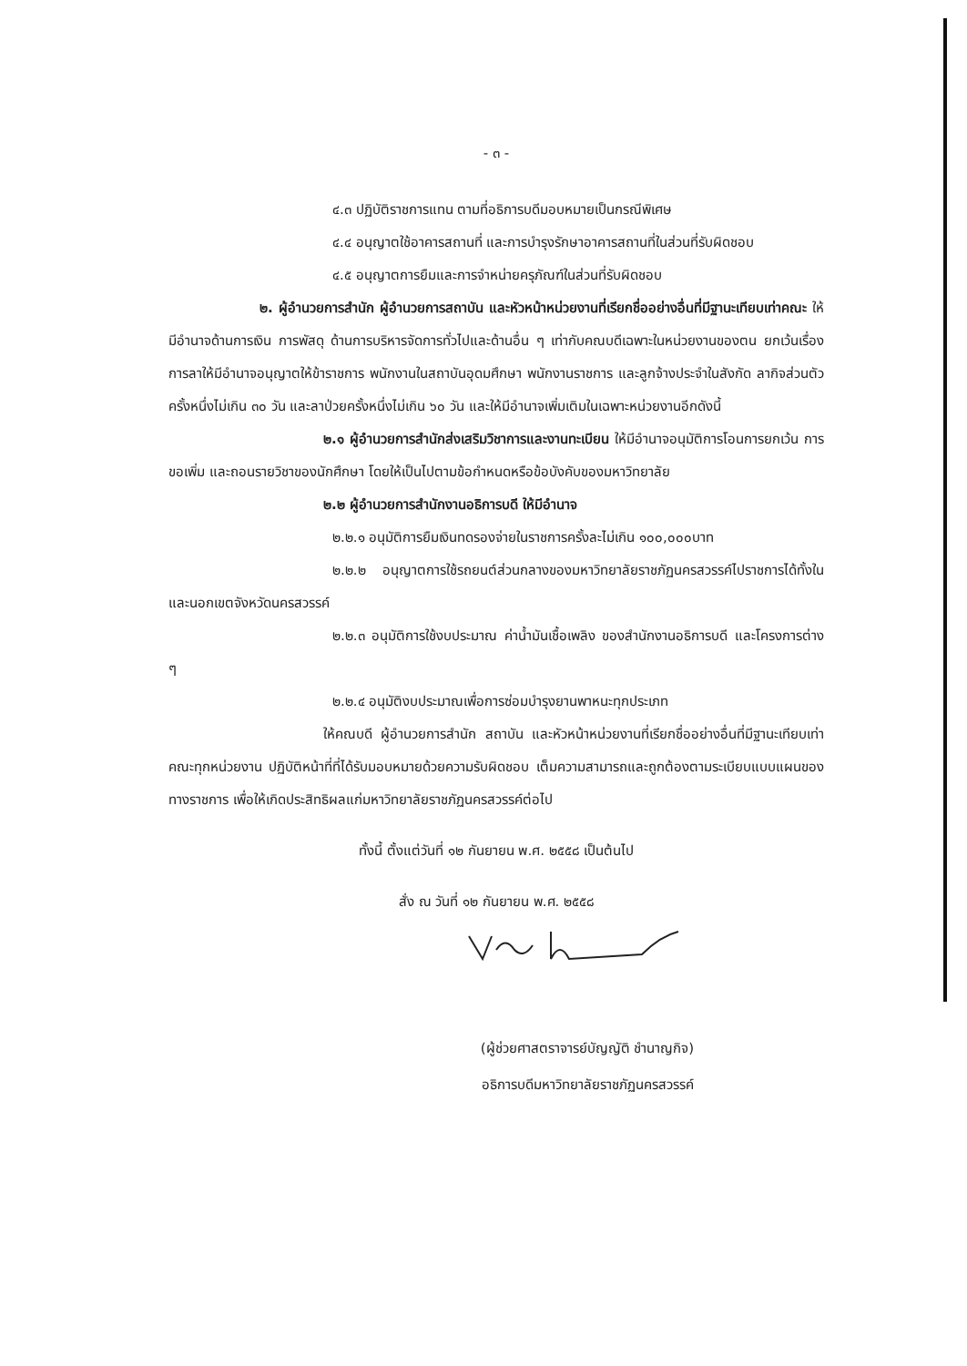- ๓ -
๔.๓ ปฏิบัติราชการแทน ตามที่อธิการบดีมอบหมายเป็นกรณีพิเศษ
๔.๔ อนุญาตใช้อาคารสถานที่ และการบำรุงรักษาอาคารสถานที่ในส่วนที่รับผิดชอบ
๔.๕ อนุญาตการยืมและการจำหน่ายครุภัณฑ์ในส่วนที่รับผิดชอบ
๒. ผู้อำนวยการสำนัก ผู้อำนวยการสถาบัน และหัวหน้าหน่วยงานที่เรียกชื่ออย่างอื่นที่มีฐานะเทียบเท่าคณะ ให้มีอำนาจด้านการเงิน การพัสดุ ด้านการบริหารจัดการทั่วไปและด้านอื่น ๆ เท่ากับคณบดีเฉพาะในหน่วยงานของตน ยกเว้นเรื่องการลาให้มีอำนาจอนุญาตให้ข้าราชการ พนักงานในสถาบันอุดมศึกษา พนักงานราชการ และลูกจ้างประจำในสังกัด ลากิจส่วนตัวครั้งหนึ่งไม่เกิน ๓๐ วัน และลาป่วยครั้งหนึ่งไม่เกิน ๖๐ วัน และให้มีอำนาจเพิ่มเติมในเฉพาะหน่วยงานอีกดังนี้
๒.๑ ผู้อำนวยการสำนักส่งเสริมวิชาการและงานทะเบียน ให้มีอำนาจอนุมัติการโอนการยกเว้น การขอเพิ่ม และถอนรายวิชาของนักศึกษา โดยให้เป็นไปตามข้อกำหนดหรือข้อบังคับของมหาวิทยาลัย
๒.๒ ผู้อำนวยการสำนักงานอธิการบดี ให้มีอำนาจ
๒.๒.๑ อนุมัติการยืมเงินทดรองจ่ายในราชการครั้งละไม่เกิน ๑๐๐,๐๐๐บาท
๒.๒.๒ อนุญาตการใช้รถยนต์ส่วนกลางของมหาวิทยาลัยราชภัฏนครสวรรค์ไปราชการได้ทั้งในและนอกเขตจังหวัดนครสวรรค์
๒.๒.๓ อนุมัติการใช้งบประมาณ ค่าน้ำมันเชื้อเพลิง ของสำนักงานอธิการบดี และโครงการต่าง ๆ
๒.๒.๔ อนุมัติงบประมาณเพื่อการซ่อมบำรุงยานพาหนะทุกประเภท
ให้คณบดี ผู้อำนวยการสำนัก สถาบัน และหัวหน้าหน่วยงานที่เรียกชื่ออย่างอื่นที่มีฐานะเทียบเท่าคณะทุกหน่วยงาน ปฏิบัติหน้าที่ที่ได้รับมอบหมายด้วยความรับผิดชอบ เต็มความสามารถและถูกต้องตามระเบียบแบบแผนของทางราชการ เพื่อให้เกิดประสิทธิผลแก่มหาวิทยาลัยราชภัฏนครสวรรค์ต่อไป
ทั้งนี้ ตั้งแต่วันที่ ๑๒ กันยายน พ.ศ. ๒๕๕๘ เป็นต้นไป
สั่ง ณ วันที่ ๑๒ กันยายน พ.ศ. ๒๕๕๘
(ผู้ช่วยศาสตราจารย์บัญญัติ ชำนาญกิจ)
อธิการบดีมหาวิทยาลัยราชภัฏนครสวรรค์